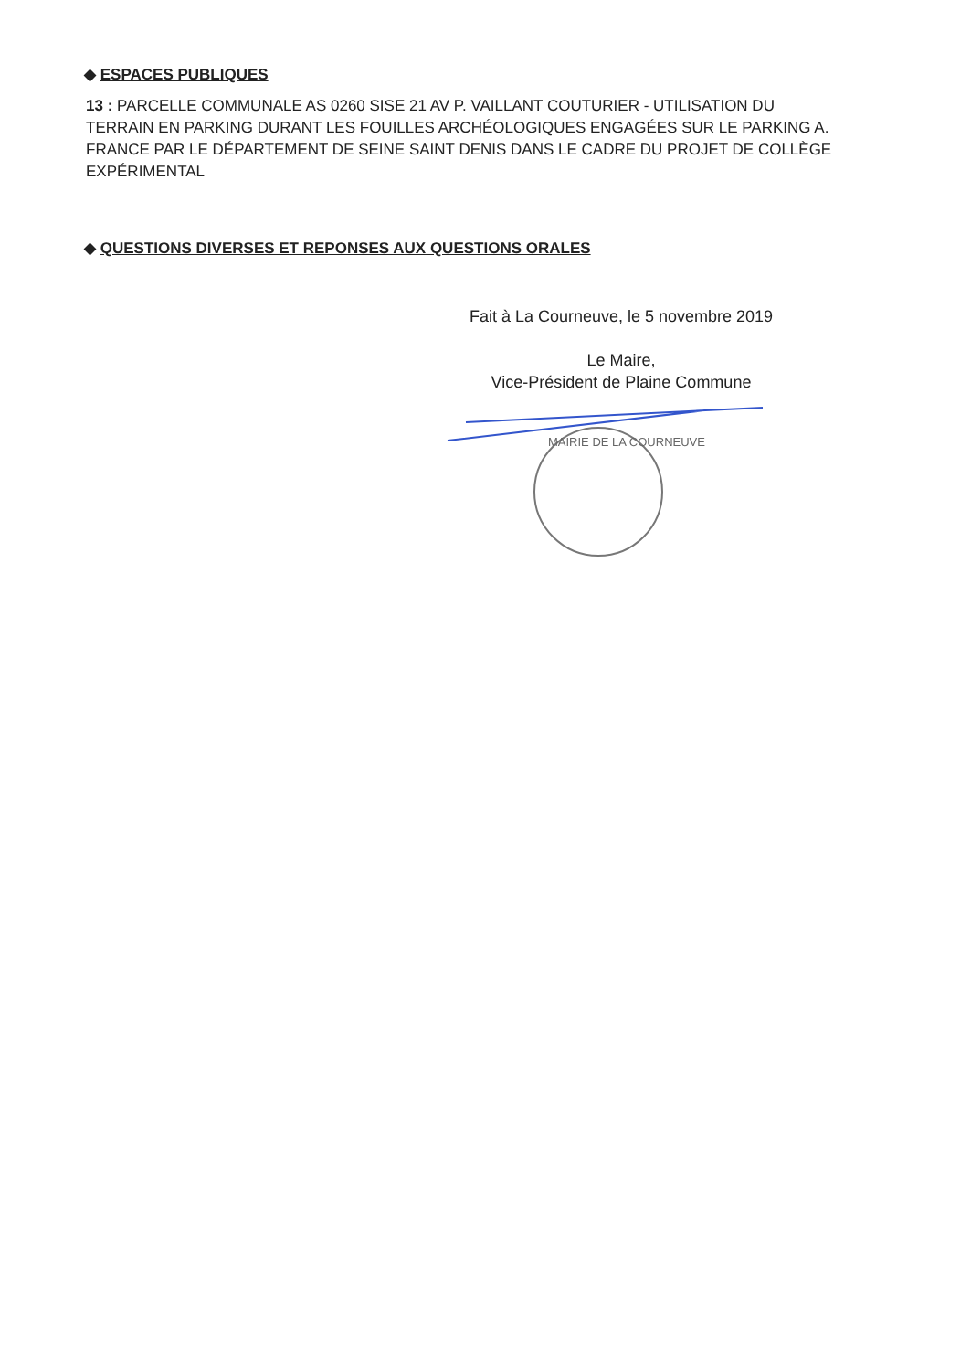◆ ESPACES PUBLIQUES
13 : PARCELLE COMMUNALE AS 0260 SISE 21 AV P. VAILLANT COUTURIER - UTILISATION DU TERRAIN EN PARKING DURANT LES FOUILLES ARCHÉOLOGIQUES ENGAGÉES SUR LE PARKING A. FRANCE PAR LE DÉPARTEMENT DE SEINE SAINT DENIS DANS LE CADRE DU PROJET DE COLLÈGE EXPÉRIMENTAL
◆ QUESTIONS DIVERSES ET REPONSES AUX QUESTIONS ORALES
Fait à La Courneuve, le 5 novembre 2019
Le Maire,
Vice-Président de Plaine Commune
MAIRIE DE LA COURNEUVE